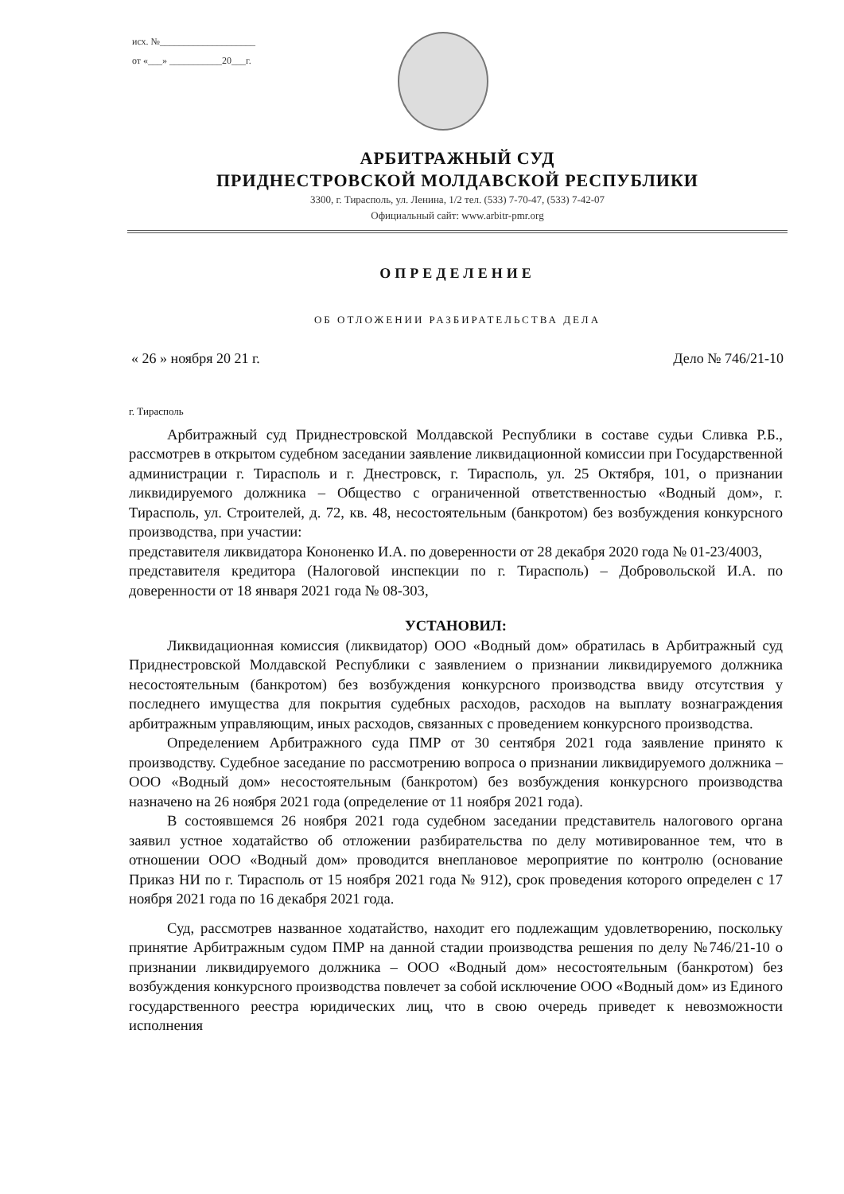исх. №____________________
от «___» ___________20___г.
АРБИТРАЖНЫЙ СУД
ПРИДНЕСТРОВСКОЙ МОЛДАВСКОЙ РЕСПУБЛИКИ
3300, г. Тирасполь, ул. Ленина, 1/2 тел. (533) 7-70-47, (533) 7-42-07
Официальный сайт: www.arbitr-pmr.org
ОПРЕДЕЛЕНИЕ
ОБ ОТЛОЖЕНИИ РАЗБИРАТЕЛЬСТВА ДЕЛА
« 26 » ноября 20 21 г. Дело № 746/21-10
г. Тирасполь
Арбитражный суд Приднестровской Молдавской Республики в составе судьи Сливка Р.Б., рассмотрев в открытом судебном заседании заявление ликвидационной комиссии при Государственной администрации г. Тирасполь и г. Днестровск, г. Тирасполь, ул. 25 Октября, 101, о признании ликвидируемого должника – Общество с ограниченной ответственностью «Водный дом», г. Тирасполь, ул. Строителей, д. 72, кв. 48, несостоятельным (банкротом) без возбуждения конкурсного производства, при участии:
представителя ликвидатора Кононенко И.А. по доверенности от 28 декабря 2020 года № 01-23/4003,
представителя кредитора (Налоговой инспекции по г. Тирасполь) – Добровольской И.А. по доверенности от 18 января 2021 года № 08-303,
УСТАНОВИЛ:
Ликвидационная комиссия (ликвидатор) ООО «Водный дом» обратилась в Арбитражный суд Приднестровской Молдавской Республики с заявлением о признании ликвидируемого должника несостоятельным (банкротом) без возбуждения конкурсного производства ввиду отсутствия у последнего имущества для покрытия судебных расходов, расходов на выплату вознаграждения арбитражным управляющим, иных расходов, связанных с проведением конкурсного производства.
Определением Арбитражного суда ПМР от 30 сентября 2021 года заявление принято к производству. Судебное заседание по рассмотрению вопроса о признании ликвидируемого должника – ООО «Водный дом» несостоятельным (банкротом) без возбуждения конкурсного производства назначено на 26 ноября 2021 года (определение от 11 ноября 2021 года).
В состоявшемся 26 ноября 2021 года судебном заседании представитель налогового органа заявил устное ходатайство об отложении разбирательства по делу мотивированное тем, что в отношении ООО «Водный дом» проводится внеплановое мероприятие по контролю (основание Приказ НИ по г. Тирасполь от 15 ноября 2021 года № 912), срок проведения которого определен с 17 ноября 2021 года по 16 декабря 2021 года.
Суд, рассмотрев названное ходатайство, находит его подлежащим удовлетворению, поскольку принятие Арбитражным судом ПМР на данной стадии производства решения по делу №746/21-10 о признании ликвидируемого должника – ООО «Водный дом» несостоятельным (банкротом) без возбуждения конкурсного производства повлечет за собой исключение ООО «Водный дом» из Единого государственного реестра юридических лиц, что в свою очередь приведет к невозможности исполнения